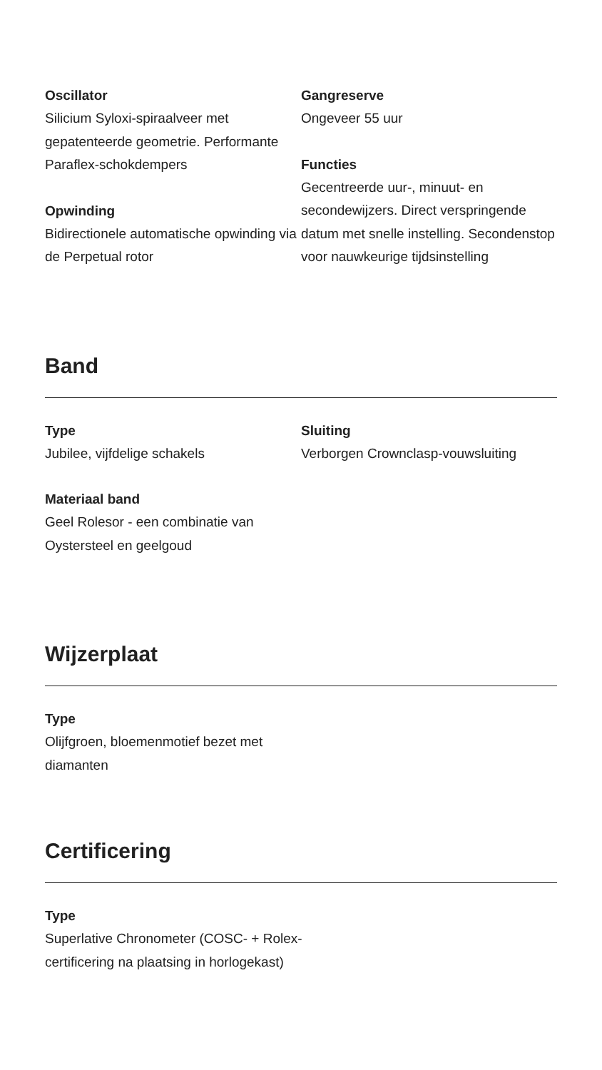Oscillator
Silicium Syloxi-spiraalveer met gepatenteerde geometrie. Performante Paraflex-schokdempers
Opwinding
Bidirectionele automatische opwinding via de Perpetual rotor
Gangreserve
Ongeveer 55 uur
Functies
Gecentreerde uur-, minuut- en secondewijzers. Direct verspringende datum met snelle instelling. Secondenstop voor nauwkeurige tijdsinstelling
Band
Type
Jubilee, vijfdelige schakels
Materiaal band
Geel Rolesor - een combinatie van Oystersteel en geelgoud
Sluiting
Verborgen Crownclasp-vouwsluiting
Wijzerplaat
Type
Olijfgroen, bloemenmotief bezet met diamanten
Certificering
Type
Superlative Chronometer (COSC- + Rolex-certificering na plaatsing in horlogekast)